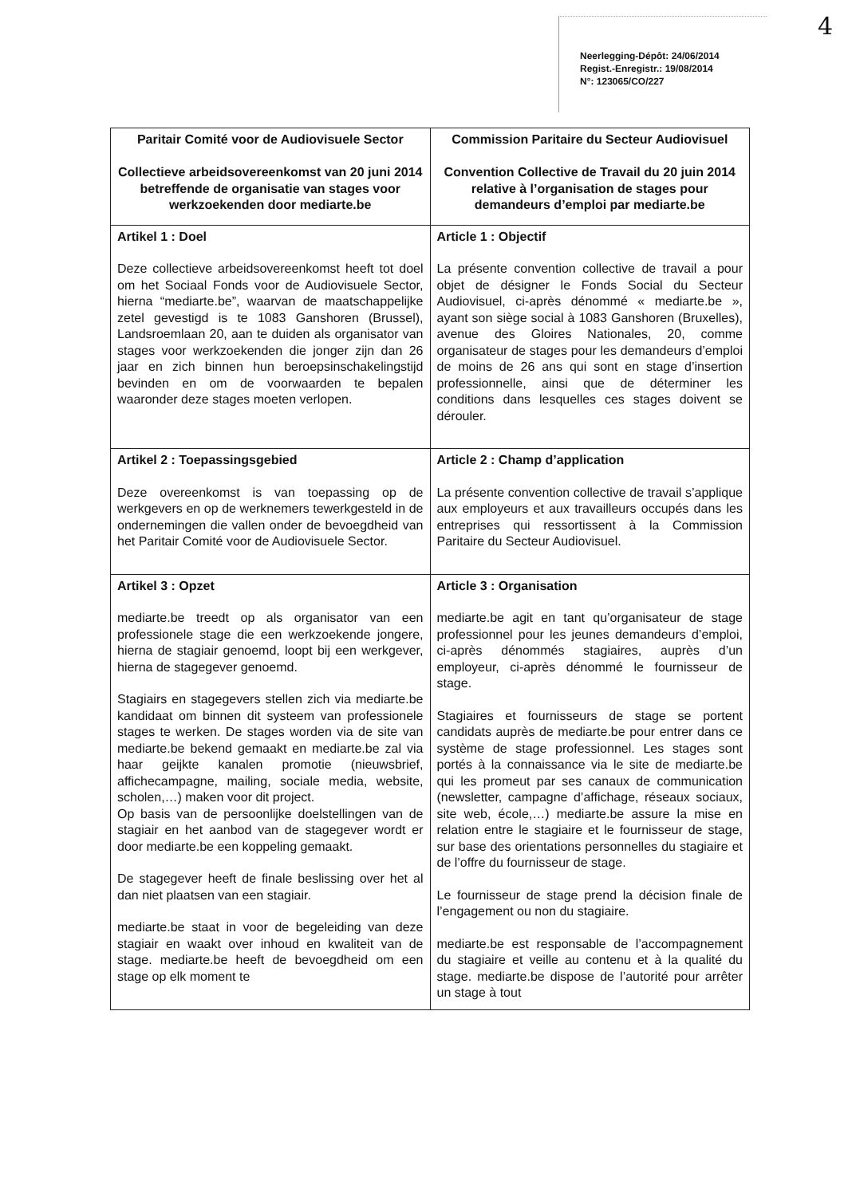Neerlegging-Dépôt: 24/06/2014
Regist.-Enregistr.: 19/08/2014
N°: 123065/CO/227
4
| Paritair Comité voor de Audiovisuele Sector Collectieve arbeidsovereenkomst van 20 juni 2014 betreffende de organisatie van stages voor werkzoekenden door mediarte.be | Commission Paritaire du Secteur Audiovisuel Convention Collective de Travail du 20 juin 2014 relative à l’organisation de stages pour demandeurs d’emploi par mediarte.be |
| Artikel 1 : Doel Deze collectieve arbeidsovereenkomst heeft tot doel om het Sociaal Fonds voor de Audiovisuele Sector, hierna “mediarte.be”, waarvan de maatschappelijke zetel gevestigd is te 1083 Ganshoren (Brussel), Landsroemlaan 20, aan te duiden als organisator van stages voor werkzoekenden die jonger zijn dan 26 jaar en zich binnen hun beroepsinschakelingstijd bevinden en om de voorwaarden te bepalen waaronder deze stages moeten verlopen. | Article 1 : Objectif La présente convention collective de travail a pour objet de désigner le Fonds Social du Secteur Audiovisuel, ci-après dénommé « mediarte.be », ayant son siège social à 1083 Ganshoren (Bruxelles), avenue des Gloires Nationales, 20, comme organisateur de stages pour les demandeurs d’emploi de moins de 26 ans qui sont en stage d’insertion professionnelle, ainsi que de déterminer les conditions dans lesquelles ces stages doivent se dérouler. |
| Artikel 2 : Toepassingsgebied Deze overeenkomst is van toepassing op de werkgevers en op de werknemers tewerkgesteld in de ondernemingen die vallen onder de bevoegdheid van het Paritair Comité voor de Audiovisuele Sector. | Article 2 : Champ d’application La présente convention collective de travail s’applique aux employeurs et aux travailleurs occupés dans les entreprises qui ressortissent à la Commission Paritaire du Secteur Audiovisuel. |
| Artikel 3 : Opzet mediarte.be treedt op als organisator van een professionele stage die een werkzoekende jongere, hierna de stagiair genoemd, loopt bij een werkgever, hierna de stagegever genoemd. Stagiairs en stagegevers stellen zich via mediarte.be kandidaat om binnen dit systeem van professionele stages te werken. De stages worden via de site van mediarte.be bekend gemaakt en mediarte.be zal via haar geijkte kanalen promotie (nieuwsbrief, affichecampagne, mailing, sociale media, website, scholen,…) maken voor dit project. Op basis van de persoonlijke doelstellingen van de stagiair en het aanbod van de stagegever wordt er door mediarte.be een koppeling gemaakt. De stagegever heeft de finale beslissing over het al dan niet plaatsen van een stagiair. mediarte.be staat in voor de begeleiding van deze stagiair en waakt over inhoud en kwaliteit van de stage. mediarte.be heeft de bevoegdheid om een stage op elk moment te | Article 3 : Organisation mediarte.be agit en tant qu’organisateur de stage professionnel pour les jeunes demandeurs d’emploi, ci-après dénommés stagiaires, auprès d’un employeur, ci-après dénommé le fournisseur de stage. Stagiaires et fournisseurs de stage se portent candidats auprès de mediarte.be pour entrer dans ce système de stage professionnel. Les stages sont portés à la connaissance via le site de mediarte.be qui les promeut par ses canaux de communication (newsletter, campagne d’affichage, réseaux sociaux, site web, école,…) mediarte.be assure la mise en relation entre le stagiaire et le fournisseur de stage, sur base des orientations personnelles du stagiaire et de l’offre du fournisseur de stage. Le fournisseur de stage prend la décision finale de l’engagement ou non du stagiaire. mediarte.be est responsable de l’accompagnement du stagiaire et veille au contenu et à la qualité du stage. mediarte.be dispose de l’autorité pour arrêter un stage à tout |